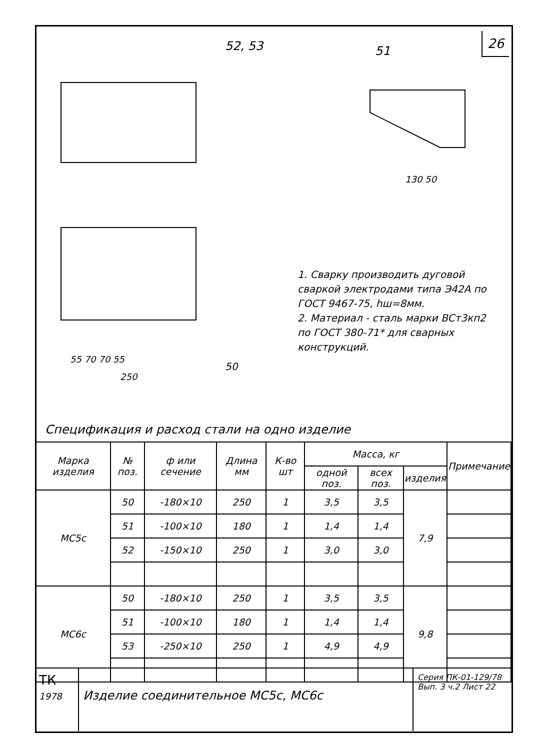26
52, 53
51
50
250
130 50
55 70 70 55
1. Сварку производить дуговой сваркой электродами типа Э42А по ГОСТ 9467-75, hш=8мм.
2. Материал - сталь марки ВСт3кп2 по ГОСТ 380-71* для сварных конструкций.
Спецификация и расход стали на одно изделие
| Марка изделия | № поз. | ф или сечение | Длина мм | К-во шт | Масса, кг | | | Примечание |
| --- | --- | --- | --- | --- | --- | --- | --- | --- |
| | | | | | одной поз. | всех поз. | изделия | |
| МС5с | 50 | -180×10 | 250 | 1 | 3,5 | 3,5 | 7,9 | |
| | 51 | -100×10 | 180 | 1 | 1,4 | 1,4 | | |
| | 52 | -150×10 | 250 | 1 | 3,0 | 3,0 | | |
| МС6с | 50 | -180×10 | 250 | 1 | 3,5 | 3,5 | 9,8 | |
| | 51 | -100×10 | 180 | 1 | 1,4 | 1,4 | | |
| | 53 | -250×10 | 250 | 1 | 4,9 | 4,9 | | |
ТК
1978
Изделие соединительное МС5с, МС6с
Серия ПК-01-129/78
Вып. 3 ч.2 Лист 22